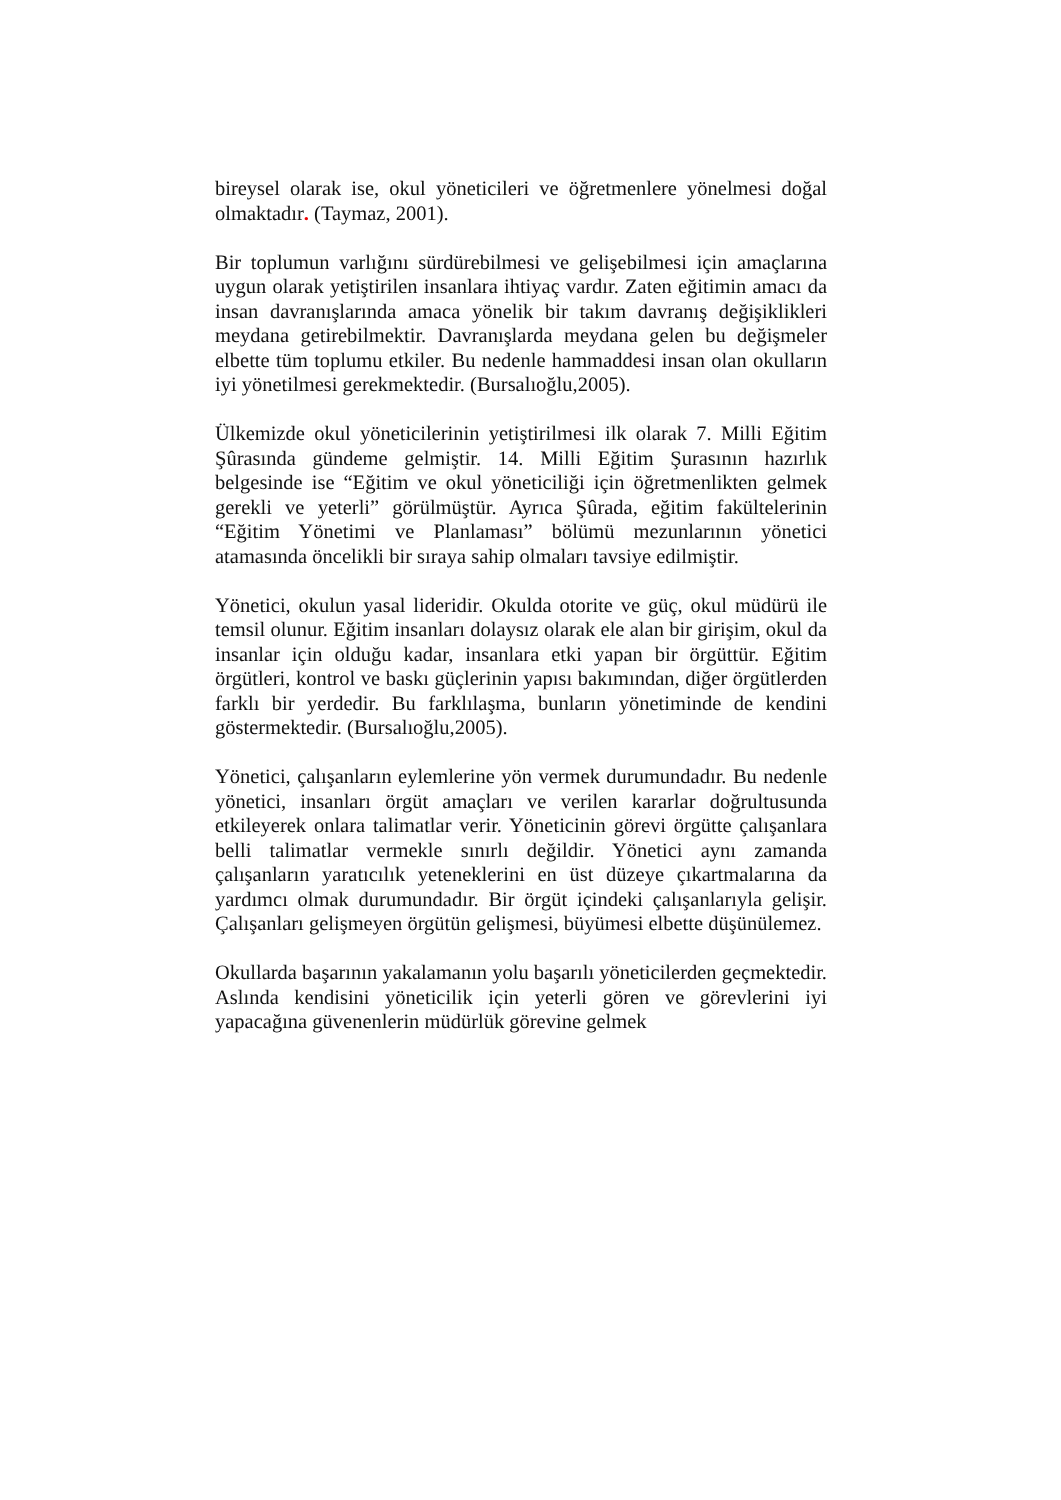bireysel olarak ise, okul yöneticileri ve öğretmenlere yönelmesi doğal olmaktadır. (Taymaz, 2001).
Bir toplumun varlığını sürdürebilmesi ve gelişebilmesi için amaçlarına uygun olarak yetiştirilen insanlara ihtiyaç vardır. Zaten eğitimin amacı da insan davranışlarında amaca yönelik bir takım davranış değişiklikleri meydana getirebilmektir. Davranışlarda meydana gelen bu değişmeler elbette tüm toplumu etkiler. Bu nedenle hammaddesi insan olan okulların iyi yönetilmesi gerekmektedir. (Bursalıoğlu,2005).
Ülkemizde okul yöneticilerinin yetiştirilmesi ilk olarak 7. Milli Eğitim Şûrasında gündeme gelmiştir. 14. Milli Eğitim Şurasının hazırlık belgesinde ise “Eğitim ve okul yöneticiliği için öğretmenlikten gelmek gerekli ve yeterli” görülmüştür. Ayrıca Şûrada, eğitim fakültelerinin “Eğitim Yönetimi ve Planlaması” bölümü mezunlarının yönetici atamasında öncelikli bir sıraya sahip olmaları tavsiye edilmiştir.
Yönetici, okulun yasal lideridir. Okulda otorite ve güç, okul müdürü ile temsil olunur. Eğitim insanları dolaysız olarak ele alan bir girişim, okul da insanlar için olduğu kadar, insanlara etki yapan bir örgüttür. Eğitim örgütleri, kontrol ve baskı güçlerinin yapısı bakımından, diğer örgütlerden farklı bir yerdedir. Bu farklılaşma, bunların yönetiminde de kendini göstermektedir. (Bursalıoğlu,2005).
Yönetici, çalışanların eylemlerine yön vermek durumundadır. Bu nedenle yönetici, insanları örgüt amaçları ve verilen kararlar doğrultusunda etkileyerek onlara talimatlar verir. Yöneticinin görevi örgütte çalışanlara belli talimatlar vermekle sınırlı değildir. Yönetici aynı zamanda çalışanların yaratıcılık yeteneklerini en üst düzeye çıkartmalarına da yardımcı olmak durumundadır. Bir örgüt içindeki çalışanlarıyla gelişir. Çalışanları gelişmeyen örgütün gelişmesi, büyümesi elbette düşünülemez.
Okullarda başarının yakalamanın yolu başarılı yöneticilerden geçmektedir. Aslında kendisini yöneticilik için yeterli gören ve görevlerini iyi yapacağına güvenenlerin müdürlük görevine gelmek